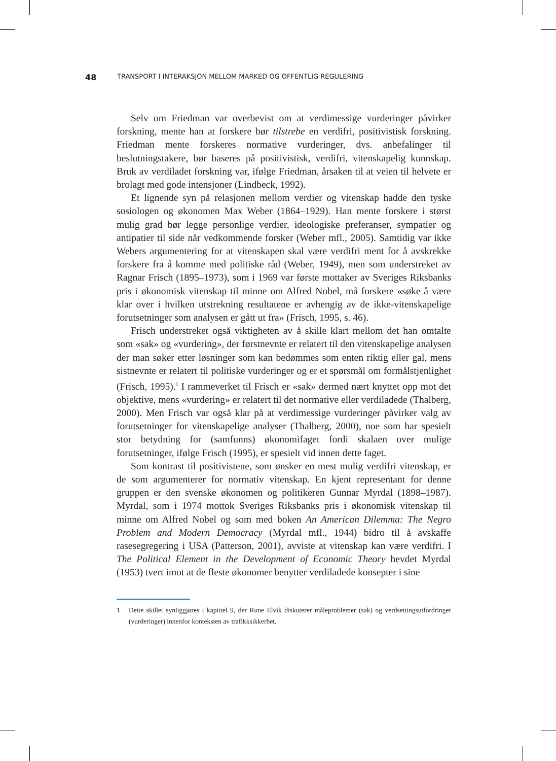48
TRANSPORT I INTERAKSJON MELLOM MARKED OG OFFENTLIG REGULERING
Selv om Friedman var overbevist om at verdimessige vurderinger påvirker forskning, mente han at forskere bør tilstrebe en verdifri, positivistisk forskning. Friedman mente forskeres normative vurderinger, dvs. anbefalinger til beslutningstakere, bør baseres på positivistisk, verdifri, vitenskapelig kunnskap. Bruk av verdiladet forskning var, ifølge Friedman, årsaken til at veien til helvete er brolagt med gode intensjoner (Lindbeck, 1992).
Et lignende syn på relasjonen mellom verdier og vitenskap hadde den tyske sosiologen og økonomen Max Weber (1864–1929). Han mente forskere i størst mulig grad bør legge personlige verdier, ideologiske preferanser, sympatier og antipatier til side når vedkommende forsker (Weber mfl., 2005). Samtidig var ikke Webers argumentering for at vitenskapen skal være verdifri ment for å avskrekke forskere fra å komme med politiske råd (Weber, 1949), men som understreket av Ragnar Frisch (1895–1973), som i 1969 var første mottaker av Sveriges Riksbanks pris i økonomisk vitenskap til minne om Alfred Nobel, må forskere «søke å være klar over i hvilken utstrekning resultatene er avhengig av de ikke-vitenskapelige forutsetninger som analysen er gått ut fra» (Frisch, 1995, s. 46).
Frisch understreket også viktigheten av å skille klart mellom det han omtalte som «sak» og «vurdering», der førstnevnte er relatert til den vitenskapelige analysen der man søker etter løsninger som kan bedømmes som enten riktig eller gal, mens sistnevnte er relatert til politiske vurderinger og er et spørsmål om formålstjenlighet (Frisch, 1995).<sup>1</sup> I rammeverket til Frisch er «sak» dermed nært knyttet opp mot det objektive, mens «vurdering» er relatert til det normative eller verdiladede (Thalberg, 2000). Men Frisch var også klar på at verdimessige vurderinger påvirker valg av forutsetninger for vitenskapelige analyser (Thalberg, 2000), noe som har spesielt stor betydning for (samfunns) økonomifaget fordi skalaen over mulige forutsetninger, ifølge Frisch (1995), er spesielt vid innen dette faget.
Som kontrast til positivistene, som ønsker en mest mulig verdifri vitenskap, er de som argumenterer for normativ vitenskap. En kjent representant for denne gruppen er den svenske økonomen og politikeren Gunnar Myrdal (1898–1987). Myrdal, som i 1974 mottok Sveriges Riksbanks pris i økonomisk vitenskap til minne om Alfred Nobel og som med boken An American Dilemma: The Negro Problem and Modern Democracy (Myrdal mfl., 1944) bidro til å avskaffe rasesegregering i USA (Patterson, 2001), avviste at vitenskap kan være verdifri. I The Political Element in the Development of Economic Theory hevdet Myrdal (1953) tvert imot at de fleste økonomer benytter verdiladede konsepter i sine
1 Dette skillet synliggjøres i kapittel 9, der Rune Elvik diskuterer måleproblemer (sak) og verdsettingsutfordringer (vurderinger) innenfor konteksten av trafikksikkerhet.